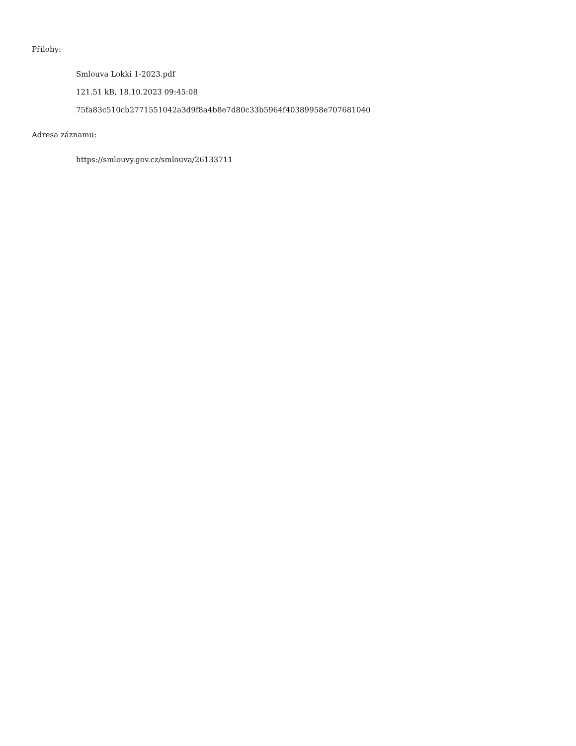Přílohy:
Smlouva Lokki 1-2023.pdf
121.51 kB, 18.10.2023 09:45:08
75fa83c510cb2771551042a3d9f8a4b8e7d80c33b5964f40389958e707681040
Adresa záznamu:
https://smlouvy.gov.cz/smlouva/26133711